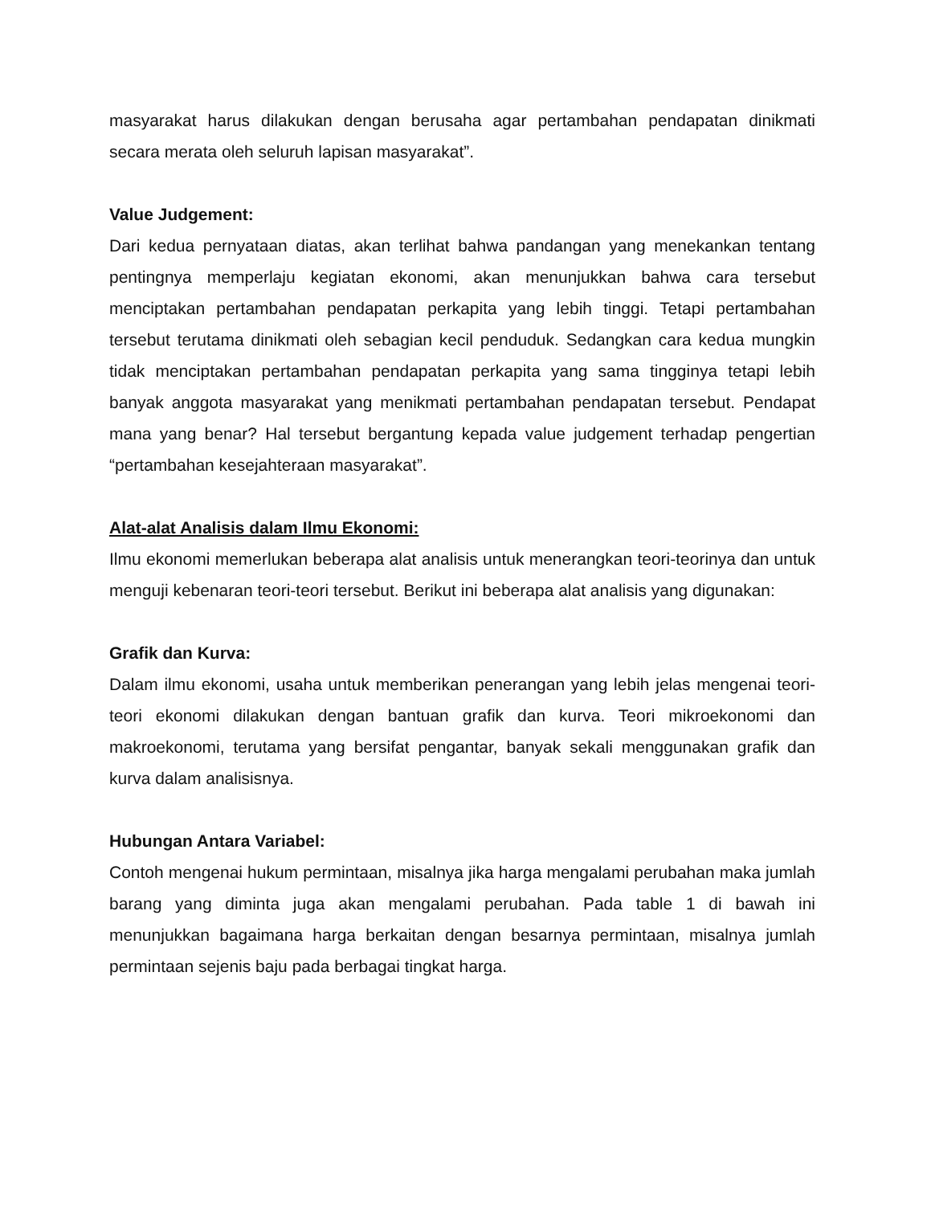masyarakat harus dilakukan dengan berusaha agar pertambahan pendapatan dinikmati secara merata oleh seluruh lapisan masyarakat”.
Value Judgement:
Dari kedua pernyataan diatas, akan terlihat bahwa pandangan yang menekankan tentang pentingnya memperlaju kegiatan ekonomi, akan menunjukkan bahwa cara tersebut menciptakan pertambahan pendapatan perkapita yang lebih tinggi. Tetapi pertambahan tersebut terutama dinikmati oleh sebagian kecil penduduk. Sedangkan cara kedua mungkin tidak menciptakan pertambahan pendapatan perkapita yang sama tingginya tetapi lebih banyak anggota masyarakat yang menikmati pertambahan pendapatan tersebut. Pendapat mana yang benar? Hal tersebut bergantung kepada value judgement terhadap pengertian “pertambahan kesejahteraan masyarakat”.
Alat-alat Analisis dalam Ilmu Ekonomi:
Ilmu ekonomi memerlukan beberapa alat analisis untuk menerangkan teori-teorinya dan untuk menguji kebenaran teori-teori tersebut. Berikut ini beberapa alat analisis yang digunakan:
Grafik dan Kurva:
Dalam ilmu ekonomi, usaha untuk memberikan penerangan yang lebih jelas mengenai teori-teori ekonomi dilakukan dengan bantuan grafik dan kurva. Teori mikroekonomi dan makroekonomi, terutama yang bersifat pengantar, banyak sekali menggunakan grafik dan kurva dalam analisisnya.
Hubungan Antara Variabel:
Contoh mengenai hukum permintaan, misalnya jika harga mengalami perubahan maka jumlah barang yang diminta juga akan mengalami perubahan. Pada table 1 di bawah ini menunjukkan bagaimana harga berkaitan dengan besarnya permintaan, misalnya jumlah permintaan sejenis baju pada berbagai tingkat harga.